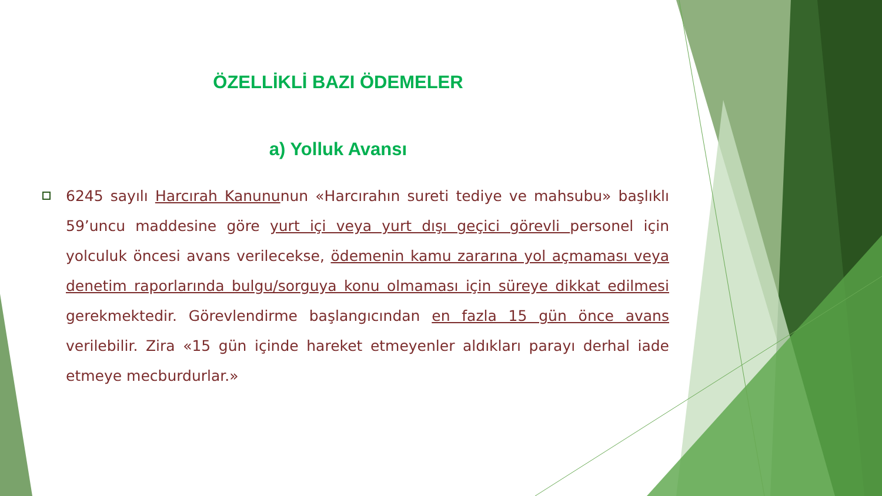ÖZELLİKLİ BAZI ÖDEMELER
a) Yolluk Avansı
6245 sayılı Harcırah Kanununun «Harcırahın sureti tediye ve mahsubu» başlıklı 59’uncu maddesine göre yurt içi veya yurt dışı geçici görevli personel için yolculuk öncesi avans verilecekse, ödemenin kamu zararına yol açmaması veya denetim raporlarında bulgu/sorguya konu olmaması için süreye dikkat edilmesi gerekmektedir. Görevlendirme başlangıcından en fazla 15 gün önce avans verilebilir. Zira «15 gün içinde hareket etmeyenler aldıkları parayı derhal iade etmeye mecburdurlar.»